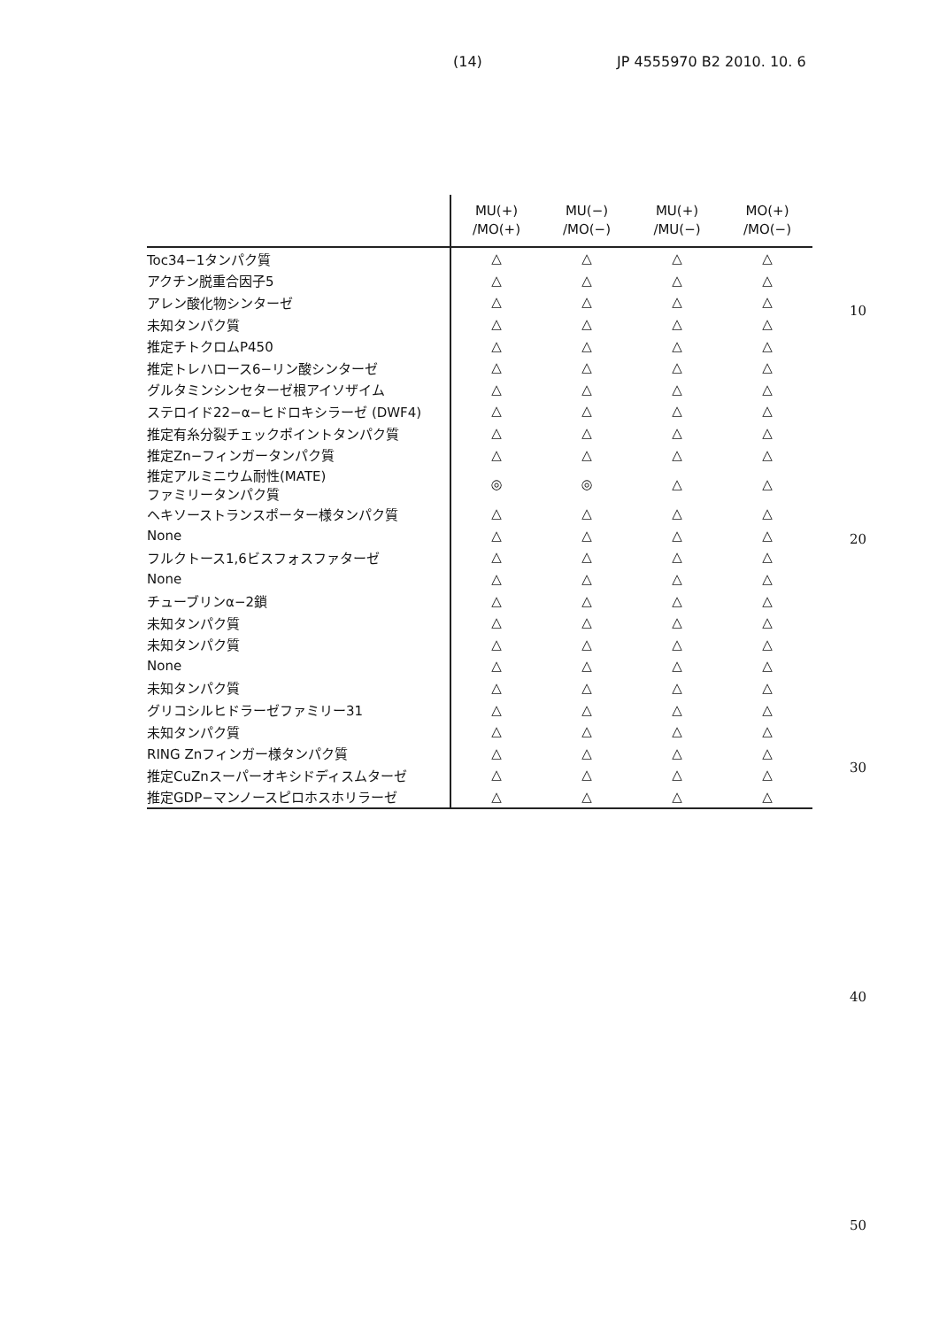(14) JP 4555970 B2 2010. 10. 6
| | MU(+) /MO(+) | MU(−) /MO(−) | MU(+) /MU(−) | MO(+) /MO(−) |
| --- | --- | --- | --- | --- |
| Toc34−1タンパク質 | △ | △ | △ | △ |
| アクチン脱重合因子5 | △ | △ | △ | △ |
| アレン酸化物シンターゼ | △ | △ | △ | △ |
| 未知タンパク質 | △ | △ | △ | △ |
| 推定チトクロムP450 | △ | △ | △ | △ |
| 推定トレハロース6−リン酸シンターゼ | △ | △ | △ | △ |
| グルタミンシンセターゼ根アイソザイム | △ | △ | △ | △ |
| ステロイド22−α−ヒドロキシラーゼ (DWF4) | △ | △ | △ | △ |
| 推定有糸分裂チェックポイントタンパク質 | △ | △ | △ | △ |
| 推定Zn−フィンガータンパク質 | △ | △ | △ | △ |
| 推定アルミニウム耐性(MATE) ファミリータンパク質 | ◎ | ◎ | △ | △ |
| ヘキソーストランスポーター様タンパク質 | △ | △ | △ | △ |
| None | △ | △ | △ | △ |
| フルクトース1,6ビスフォスファターゼ | △ | △ | △ | △ |
| None | △ | △ | △ | △ |
| チューブリンα−2鎖 | △ | △ | △ | △ |
| 未知タンパク質 | △ | △ | △ | △ |
| 未知タンパク質 | △ | △ | △ | △ |
| None | △ | △ | △ | △ |
| 未知タンパク質 | △ | △ | △ | △ |
| グリコシルヒドラーゼファミリー31 | △ | △ | △ | △ |
| 未知タンパク質 | △ | △ | △ | △ |
| RING Znフィンガー様タンパク質 | △ | △ | △ | △ |
| 推定CuZnスーパーオキシドディスムターゼ | △ | △ | △ | △ |
| 推定GDP−マンノースピロホスホリラーゼ | △ | △ | △ | △ |
10
20
30
40
50